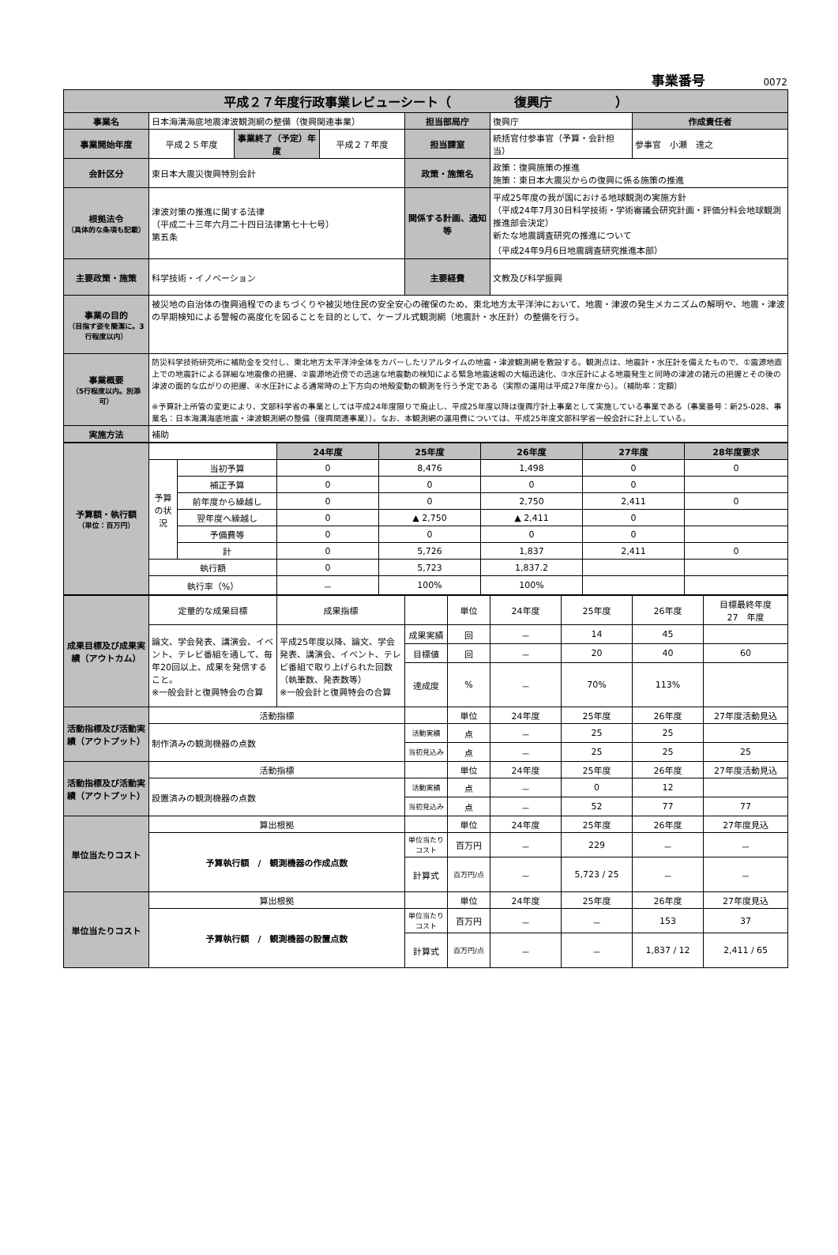事業番号 0072
| 平成２７年度行政事業レビューシート（ 復興庁 ） | | | | | | |
| 事業名 | 日本海溝海底地震津波観測網の整備（復興関連事業） | | | 担当部局庁 | 復興庁 | 作成責任者 |
| 事業開始年度 | 平成２５年度 | 事業終了（予定）年度 | 平成２７年度 | 担当課室 | 統括官付参事官（予算・会計担当） | 参事官 小瀬 達之 |
| 会計区分 | 東日本大震災復興特別会計 | | | 政策・施策名 | 政策：復興施策の推進 施策：東日本大震災からの復興に係る施策の推進 | |
| 根拠法令 （具体的な条項も記載） | 津波対策の推進に関する法律 （平成二十三年六月二十四日法律第七十七号） 第五条 | | | 関係する計画、通知等 | 平成25年度の我が国における地球観測の実施方針 （平成24年7月30日科学技術・学術審議会研究計画・評価分科会地球観測推進部会決定） 新たな地震調査研究の推進について （平成24年9月6日地震調査研究推進本部） | |
| 主要政策・施策 | 科学技術・イノベーション | | | 主要経費 | 文教及び科学振興 | |
| 事業の目的 （目指す姿を簡潔に。3行程度以内） | 被災地の自治体の復興過程でのまちづくりや被災地住民の安全安心の確保のため、東北地方太平洋沖において、地震・津波の発生メカニズムの解明や、地震・津波の早期検知による警報の高度化を図ることを目的として、ケーブル式観測網（地震計・水圧計）の整備を行う。 | | | | | |
| 事業概要 （5行程度以内。別添可） | 防災科学技術研究所に補助金を交付し、東北地方太平洋沖全体をカバーしたリアルタイムの地震・津波観測網を敷設する。観測点は、地震計・水圧計を備えたもので、①震源地直上での地震計による詳細な地震像の把握、②震源地近傍での迅速な地震動の検知による緊急地震速報の大幅迅速化、③水圧計による地震発生と同時の津波の諸元の把握とその後の津波の面的な広がりの把握、④水圧計による通常時の上下方向の地殻変動の観測を行う予定である（実際の運用は平成27年度から）。（補助率：定額） ※予算計上所管の変更により、文部科学省の事業としては平成24年度限りで廃止し、平成25年度以降は復興庁計上事業として実施している事業である（事業番号：新25-028、事業名：日本海溝海底地震・津波観測網の整備（復興関連事業））。なお、本観測網の運用費については、平成25年度文部科学省一般会計に計上している。 | | | | | |
| 実施方法 | 補助 | | | | | |
| 予算額・執行額 （単位：百万円） | | | 24年度 | 25年度 | 26年度 | 27年度 | 28年度要求 |
| | 予算の状況 | 当初予算 | 0 | 8,476 | 1,498 | 0 | 0 |
| | | 補正予算 | 0 | 0 | 0 | 0 | |
| | | 前年度から繰越し | 0 | 0 | 2,750 | 2,411 | 0 |
| | | 翌年度へ繰越し | 0 | ▲ 2,750 | ▲ 2,411 | 0 | |
| | | 予備費等 | 0 | 0 | 0 | 0 | |
| | | 計 | 0 | 5,726 | 1,837 | 2,411 | 0 |
| | 執行額 | | 0 | 5,723 | 1,837.2 | | |
| | 執行率（%） | | － | 100% | 100% | | |
| 成果目標及び成果実績（アウトカム） | 定量的な成果目標 | 成果指標 | | 単位 | 24年度 | 25年度 | 26年度 | 目標最終年度 27 年度 |
| | 論文、学会発表、講演会、イベント、テレビ番組を通して、毎年20回以上、成果を発信すること。 ※一般会計と復興特会の合算 | 平成25年度以降、論文、学会発表、講演会、イベント、テレビ番組で取り上げられた回数（執筆数、発表数等） ※一般会計と復興特会の合算 | 成果実績 | 回 | － | 14 | 45 | |
| | | | 目標値 | 回 | － | 20 | 40 | 60 |
| | | | 達成度 | % | － | 70% | 113% | |
| 活動指標及び活動実績（アウトプット） | 活動指標 | | | 単位 | 24年度 | 25年度 | 26年度 | 27年度活動見込 |
| | 制作済みの観測機器の点数 | | 活動実績 | 点 | － | 25 | 25 | |
| | | | 当初見込み | 点 | － | 25 | 25 | 25 |
| 活動指標及び活動実績（アウトプット） | 活動指標 | | | 単位 | 24年度 | 25年度 | 26年度 | 27年度活動見込 |
| | 設置済みの観測機器の点数 | | 活動実績 | 点 | － | 0 | 12 | |
| | | | 当初見込み | 点 | － | 52 | 77 | 77 |
| 単位当たりコスト | 算出根拠 | | | 単位 | 24年度 | 25年度 | 26年度 | 27年度見込 |
| | 予算執行額 / 観測機器の作成点数 | | 単位当たりコスト | 百万円 | － | 229 | － | － |
| | | | 計算式 | 百万円/点 | － | 5,723 / 25 | － | － |
| 単位当たりコスト | 算出根拠 | | | 単位 | 24年度 | 25年度 | 26年度 | 27年度見込 |
| | 予算執行額 / 観測機器の設置点数 | | 単位当たりコスト | 百万円 | － | － | 153 | 37 |
| | | | 計算式 | 百万円/点 | － | － | 1,837 / 12 | 2,411 / 65 |